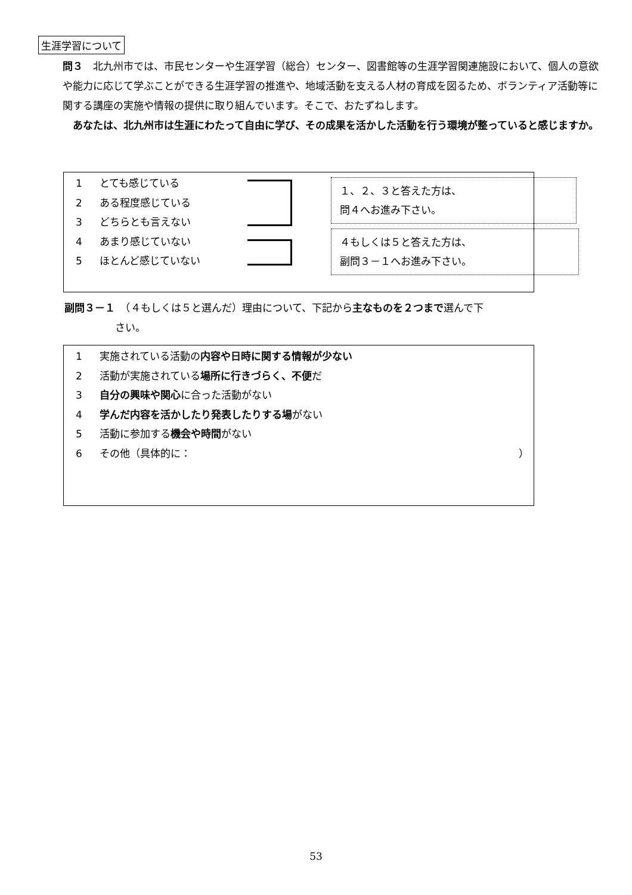生涯学習について
問３　北九州市では、市民センターや生涯学習（総合）センター、図書館等の生涯学習関連施設において、個人の意欲や能力に応じて学ぶことができる生涯学習の推進や、地域活動を支える人材の育成を図るため、ボランティア活動等に関する講座の実施や情報の提供に取り組んでいます。そこで、おたずねします。
　あなたは、北九州市は生涯にわたって自由に学び、その成果を活かした活動を行う環境が整っていると感じますか。
1 とても感じている
2 ある程度感じている
3 どちらとも言えない
4 あまり感じていない
5 ほとんど感じていない
１、２、３と答えた方は、
問４へお進み下さい。
４もしくは５と答えた方は、
副問３－１へお進み下さい。
副問３－１　（４もしくは５と選んだ）理由について、下記から主なものを２つまで選んで下
　　　　　さい。
1 実施されている活動の内容や日時に関する情報が少ない
2 活動が実施されている場所に行きづらく、不便だ
3 自分の興味や関心に合った活動がない
4 学んだ内容を活かしたり発表したりする場がない
5 活動に参加する機会や時間がない
6 その他（具体的に： ）
53